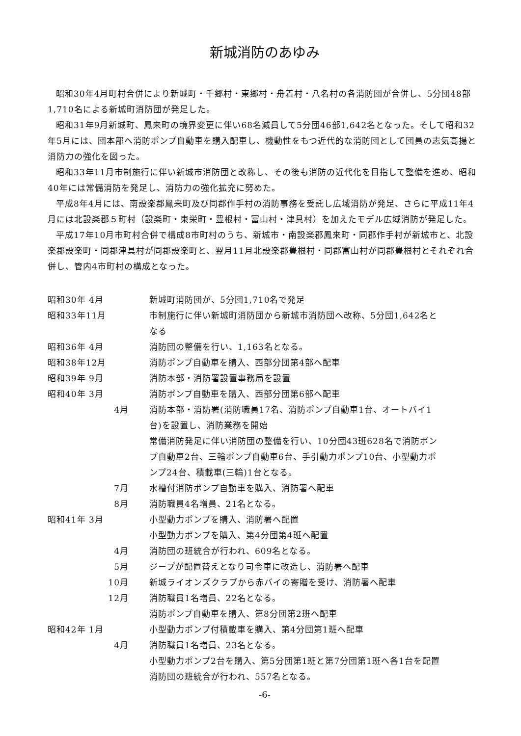新城消防のあゆみ
昭和30年4月町村合併により新城町・千郷村・東郷村・舟着村・八名村の各消防団が合併し、5分団48部1,710名による新城町消防団が発足した。
昭和31年9月新城町、鳳来町の境界変更に伴い68名減員して5分団46部1,642名となった。そして昭和32年5月には、団本部へ消防ポンプ自動車を購入配車し、機動性をもつ近代的な消防団として団員の志気高揚と消防力の強化を図った。
昭和33年11月市制施行に伴い新城市消防団と改称し、その後も消防の近代化を目指して整備を進め、昭和40年には常備消防を発足し、消防力の強化拡充に努めた。
平成8年4月には、南設楽郡鳳来町及び同郡作手村の消防事務を受託し広域消防が発足、さらに平成11年4月には北設楽郡５町村（設楽町・東栄町・豊根村・富山村・津具村）を加えたモデル広域消防が発足した。
平成17年10月市町村合併で構成8市町村のうち、新城市・南設楽郡鳳来町・同郡作手村が新城市と、北設楽郡設楽町・同郡津具村が同郡設楽町と、翌月11月北設楽郡豊根村・同郡富山村が同郡豊根村とそれぞれ合併し、管内4市町村の構成となった。
| 昭和30年 4月 | 新城町消防団が、5分団1,710名で発足 |
| 昭和33年11月 | 市制施行に伴い新城町消防団から新城市消防団へ改称、5分団1,642名となる |
| 昭和36年 4月 | 消防団の整備を行い、1,163名となる。 |
| 昭和38年12月 | 消防ポンプ自動車を購入、西部分団第4部へ配車 |
| 昭和39年 9月 | 消防本部・消防署設置事務局を設置 |
| 昭和40年 3月 | 消防ポンプ自動車を購入、西部分団第6部へ配車 |
| 4月 | 消防本部・消防署(消防職員17名、消防ポンプ自動車1台、オートバイ1台)を設置し、消防業務を開始 常備消防発足に伴い消防団の整備を行い、10分団43班628名で消防ポンプ自動車2台、三輪ポンプ自動車6台、手引動力ポンプ10台、小型動力ポンプ24台、積載車(三輪)1台となる。 |
| 7月 | 水槽付消防ポンプ自動車を購入、消防署へ配車 |
| 8月 | 消防職員4名増員、21名となる。 |
| 昭和41年 3月 | 小型動力ポンプを購入、消防署へ配置 小型動力ポンプを購入、第4分団第4班へ配置 |
| 4月 | 消防団の班統合が行われ、609名となる。 |
| 5月 | ジープが配置替えとなり司令車に改造し、消防署へ配車 |
| 10月 | 新城ライオンズクラブから赤バイの寄贈を受け、消防署へ配車 |
| 12月 | 消防職員1名増員、22名となる。 消防ポンプ自動車を購入、第8分団第2班へ配車 |
| 昭和42年 1月 | 小型動力ポンプ付積載車を購入、第4分団第1班へ配車 |
| 4月 | 消防職員1名増員、23名となる。 小型動力ポンプ2台を購入、第5分団第1班と第7分団第1班へ各1台を配置 消防団の班統合が行われ、557名となる。 |
-6-